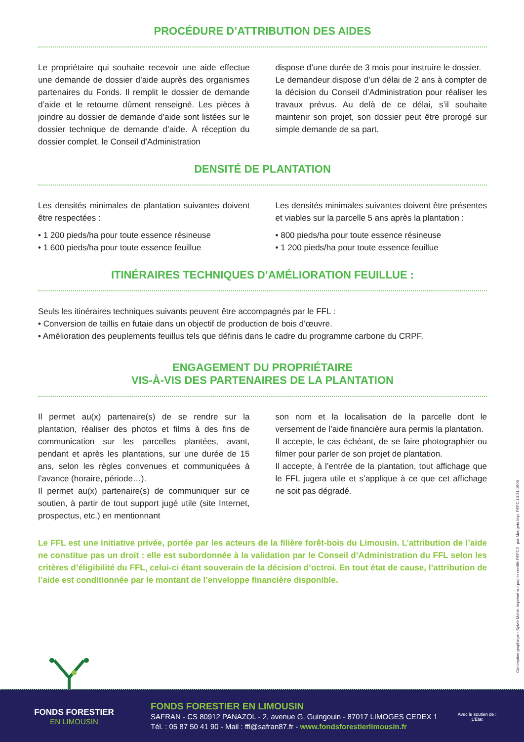PROCÉDURE D’ATTRIBUTION DES AIDES
Le propriétaire qui souhaite recevoir une aide effectue une demande de dossier d’aide auprès des organismes partenaires du Fonds. Il remplit le dossier de demande d’aide et le retourne dûment renseigné. Les pièces à joindre au dossier de demande d’aide sont listées sur le dossier technique de demande d’aide. À réception du dossier complet, le Conseil d’Administration
dispose d’une durée de 3 mois pour instruire le dossier.
Le demandeur dispose d’un délai de 2 ans à compter de la décision du Conseil d’Administration pour réaliser les travaux prévus. Au delà de ce délai, s’il souhaite maintenir son projet, son dossier peut être prorogé sur simple demande de sa part.
DENSITÉ DE PLANTATION
Les densités minimales de plantation suivantes doivent être respectées :
• 1 200 pieds/ha pour toute essence résineuse
• 1 600 pieds/ha pour toute essence feuillue
Les densités minimales suivantes doivent être présentes et viables sur la parcelle 5 ans après la plantation :
• 800 pieds/ha pour toute essence résineuse
• 1 200 pieds/ha pour toute essence feuillue
ITINÉRAIRES TECHNIQUES D’AMÉLIORATION FEUILLUE :
Seuls les itinéraires techniques suivants peuvent être accompagnés par le FFL :
• Conversion de taillis en futaie dans un objectif de production de bois d’œuvre.
• Amélioration des peuplements feuillus tels que définis dans le cadre du programme carbone du CRPF.
ENGAGEMENT DU PROPRIÉTAIRE
VIS-À-VIS DES PARTENAIRES DE LA PLANTATION
Il permet au(x) partenaire(s) de se rendre sur la plantation, réaliser des photos et films à des fins de communication sur les parcelles plantées, avant, pendant et après les plantations, sur une durée de 15 ans, selon les règles convenues et communiquées à l’avance (horaire, période…).
Il permet au(x) partenaire(s) de communiquer sur ce soutien, à partir de tout support jugé utile (site Internet, prospectus, etc.) en mentionnant
son nom et la localisation de la parcelle dont le versement de l’aide financière aura permis la plantation.
Il accepte, le cas échéant, de se faire photographier ou filmer pour parler de son projet de plantation.
Il accepte, à l’entrée de la plantation, tout affichage que le FFL jugera utile et s’applique à ce que cet affichage ne soit pas dégradé.
Le FFL est une initiative privée, portée par les acteurs de la filière forêt-bois du Limousin. L’attribution de l’aide ne constitue pas un droit : elle est subordonnée à la validation par le Conseil d’Administration du FFL selon les critères d’éligibilité du FFL, celui-ci étant souverain de la décision d’octroi. En tout état de cause, l’attribution de l’aide est conditionnée par le montant de l’enveloppe financière disponible.
Conception graphique : Sylvie Mahé. Imprimé sur papier certifié PEFC™ par Maugein Imp. PEFC 10-31-1508
FONDS FORESTIER
EN LIMOUSIN
FONDS FORESTIER EN LIMOUSIN
SAFRAN - CS 80912 PANAZOL - 2, avenue G. Guingouin - 87017 LIMOGES CEDEX 1
Tél. : 05 87 50 41 90 - Mail : ffl@safran87.fr - www.fondsforestierlimousin.fr
Avec le soutien de :
L’État